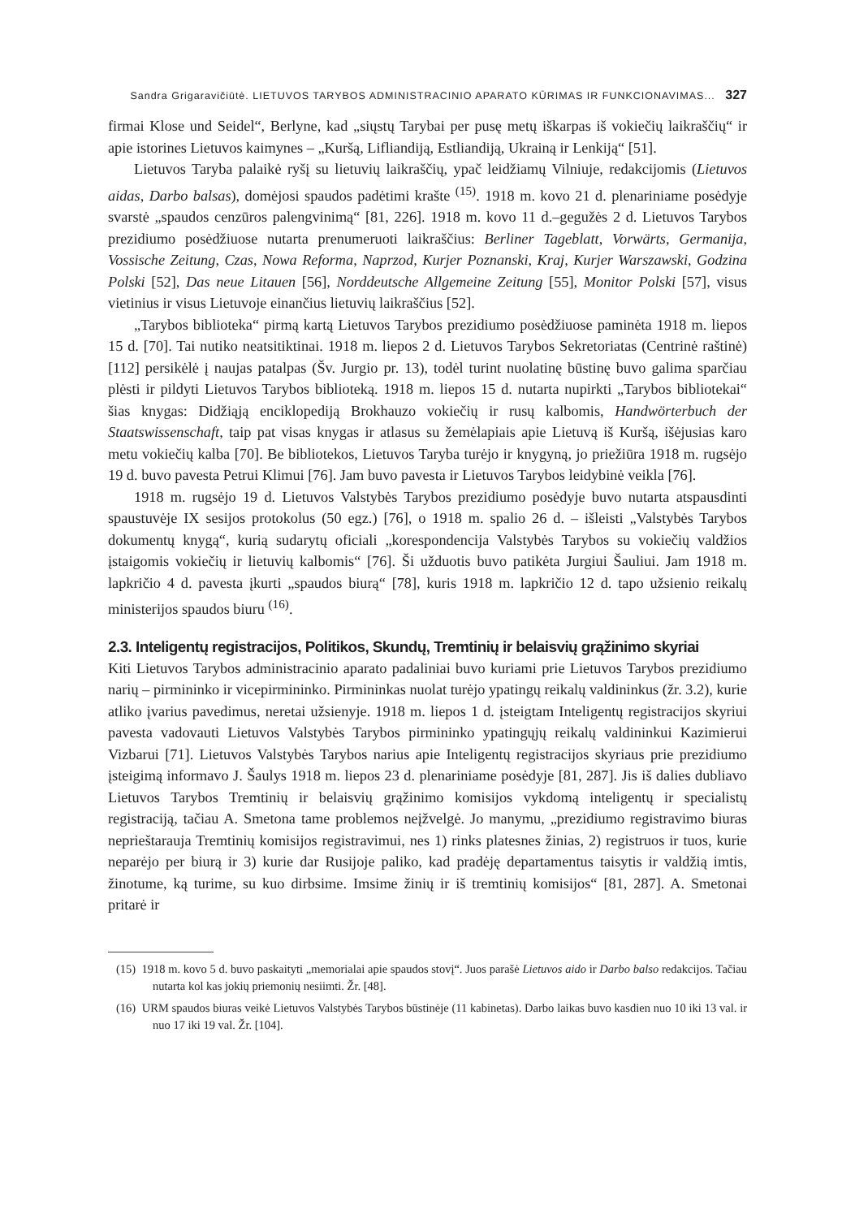Sandra Grigaravičiūtė. LIETUVOS TARYBOS ADMINISTRACINIO APARATO KŪRIMAS IR FUNKCIONAVIMAS... 327
firmai Klose und Seidel“, Berlyne, kad „siųstų Tarybai per pusę metų iškarpas iš vokiečių laikraščių“ ir apie istorines Lietuvos kaimynes – „Kuršą, Lifliandiją, Estliandiją, Ukrainą ir Lenkiją“ [51].
Lietuvos Taryba palaikė ryšį su lietuvių laikraščių, ypač leidžiamų Vilniuje, redakcijomis (Lietuvos aidas, Darbo balsas), domėjosi spaudos padėtimi krašte <sup>(15)</sup>. 1918 m. kovo 21 d. plenariniame posėdyje svarstė „spaudos cenzūros palengvinimą“ [81, 226]. 1918 m. kovo 11 d.–gegužės 2 d. Lietuvos Tarybos prezidiumo posėdžiuose nutarta prenumeruoti laikraščius: Berliner Tageblatt, Vorwärts, Germanija, Vossische Zeitung, Czas, Nowa Reforma, Naprzod, Kurjer Poznanski, Kraj, Kurjer Warszawski, Godzina Polski [52], Das neue Litauen [56], Norddeutsche Allgemeine Zeitung [55], Monitor Polski [57], visus vietinius ir visus Lietuvoje einančius lietuvių laikraščius [52].
„Tarybos biblioteka“ pirmą kartą Lietuvos Tarybos prezidiumo posėdžiuose paminėta 1918 m. liepos 15 d. [70]. Tai nutiko neatsitiktinai. 1918 m. liepos 2 d. Lietuvos Tarybos Sekretoriatas (Centrinė raštinė) [112] persikėlė į naujas patalpas (Šv. Jurgio pr. 13), todėl turint nuolatinę būstinę buvo galima sparčiau plėsti ir pildyti Lietuvos Tarybos biblioteką. 1918 m. liepos 15 d. nutarta nupirkti „Tarybos bibliotekai“ šias knygas: Didžiąją enciklopediją Brokhauzo vokiečių ir rusų kalbomis, Handwörterbuch der Staatswissenschaft, taip pat visas knygas ir atlasus su žemėlapiais apie Lietuvą iš Kuršą, išėjusias karo metu vokiečių kalba [70]. Be bibliotekos, Lietuvos Taryba turėjo ir knygyną, jo priežiūra 1918 m. rugsėjo 19 d. buvo pavesta Petrui Klimui [76]. Jam buvo pavesta ir Lietuvos Tarybos leidybinė veikla [76].
1918 m. rugsėjo 19 d. Lietuvos Valstybės Tarybos prezidiumo posėdyje buvo nutarta atspausdinti spaustuvėje IX sesijos protokolus (50 egz.) [76], o 1918 m. spalio 26 d. – išleisti „Valstybės Tarybos dokumentų knygą“, kurią sudarytų oficiali „korespondencija Valstybės Tarybos su vokiečių valdžios įstaigomis vokiečių ir lietuvių kalbomis“ [76]. Ši užduotis buvo patikėta Jurgiui Šauliui. Jam 1918 m. lapkričio 4 d. pavesta įkurti „spaudos biurą“ [78], kuris 1918 m. lapkričio 12 d. tapo užsienio reikalų ministerijos spaudos biuru <sup>(16)</sup>.
2.3. Inteligentų registracijos, Politikos, Skundų, Tremtinių ir belaisvių grąžinimo skyriai
Kiti Lietuvos Tarybos administracinio aparato padaliniai buvo kuriami prie Lietuvos Tarybos prezidiumo narių – pirmininko ir vicepirmininko. Pirmininkas nuolat turėjo ypatingų reikalų valdininkus (žr. 3.2), kurie atliko įvarius pavedimus, neretai užsienyje. 1918 m. liepos 1 d. įsteigtam Inteligentų registracijos skyriui pavesta vadovauti Lietuvos Valstybės Tarybos pirmininko ypatingųjų reikalų valdininkui Kazimierui Vizbarui [71]. Lietuvos Valstybės Tarybos narius apie Inteligentų registracijos skyriaus prie prezidiumo įsteigimą informavo J. Šaulys 1918 m. liepos 23 d. plenariniame posėdyje [81, 287]. Jis iš dalies dubliavo Lietuvos Tarybos Tremtinių ir belaisvių grąžinimo komisijos vykdomą inteligentų ir specialistų registraciją, tačiau A. Smetona tame problemos neįžvelgė. Jo manymu, „prezidiumo registravimo biuras neprieštarauja Tremtinių komisijos registravimui, nes 1) rinks platesnes žinias, 2) registruos ir tuos, kurie neparėjo per biurą ir 3) kurie dar Rusijoje paliko, kad pradėję departamentus taisytis ir valdžią imtis, žinotume, ką turime, su kuo dirbsime. Imsime žinių ir iš tremtinių komisijos“ [81, 287]. A. Smetonai pritarė ir
(15) 1918 m. kovo 5 d. buvo paskaityti „memorialai apie spaudos stovį“. Juos parašė Lietuvos aido ir Darbo balso redakcijos. Tačiau nutarta kol kas jokių priemonių nesiimti. Žr. [48].
(16) URM spaudos biuras veikė Lietuvos Valstybės Tarybos būstinėje (11 kabinetas). Darbo laikas buvo kasdien nuo 10 iki 13 val. ir nuo 17 iki 19 val. Žr. [104].